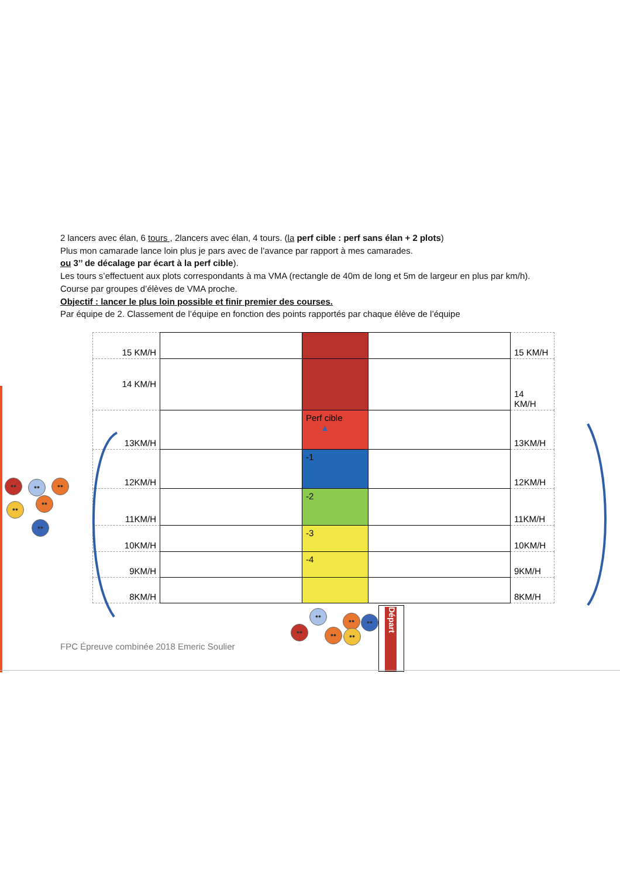2 lancers avec élan, 6 tours , 2lancers avec élan, 4 tours. (la perf cible : perf sans élan + 2 plots)
Plus mon camarade lance loin plus je pars avec de l’avance par rapport à mes camarades.
ou 3’’ de décalage par écart à la perf cible).
Les tours s’effectuent aux plots correspondants à ma VMA (rectangle de 40m de long et 5m de largeur en plus par km/h).
Course par groupes d’élèves de VMA proche.
Objectif : lancer le plus loin possible et finir premier des courses.
Par équipe de 2. Classement de l’équipe en fonction des points rapportés par chaque élève de l’équipe
| 15 KM/H | | | | 15 KM/H |
| 14 KM/H | | | | 14 KM/H |
| 13KM/H | | Perf cible ▲ | | 13KM/H |
| 12KM/H | | -1 | | 12KM/H |
| 11KM/H | | -2 | | 11KM/H |
| 10KM/H | | -3 | | 10KM/H |
| 9KM/H | | -4 | | 9KM/H |
| 8KM/H | | | | 8KM/H |
•• •• ••
••
••
••
••
••
••
••
••
••
Départ
FPC Épreuve combinée 2018 Emeric Soulier